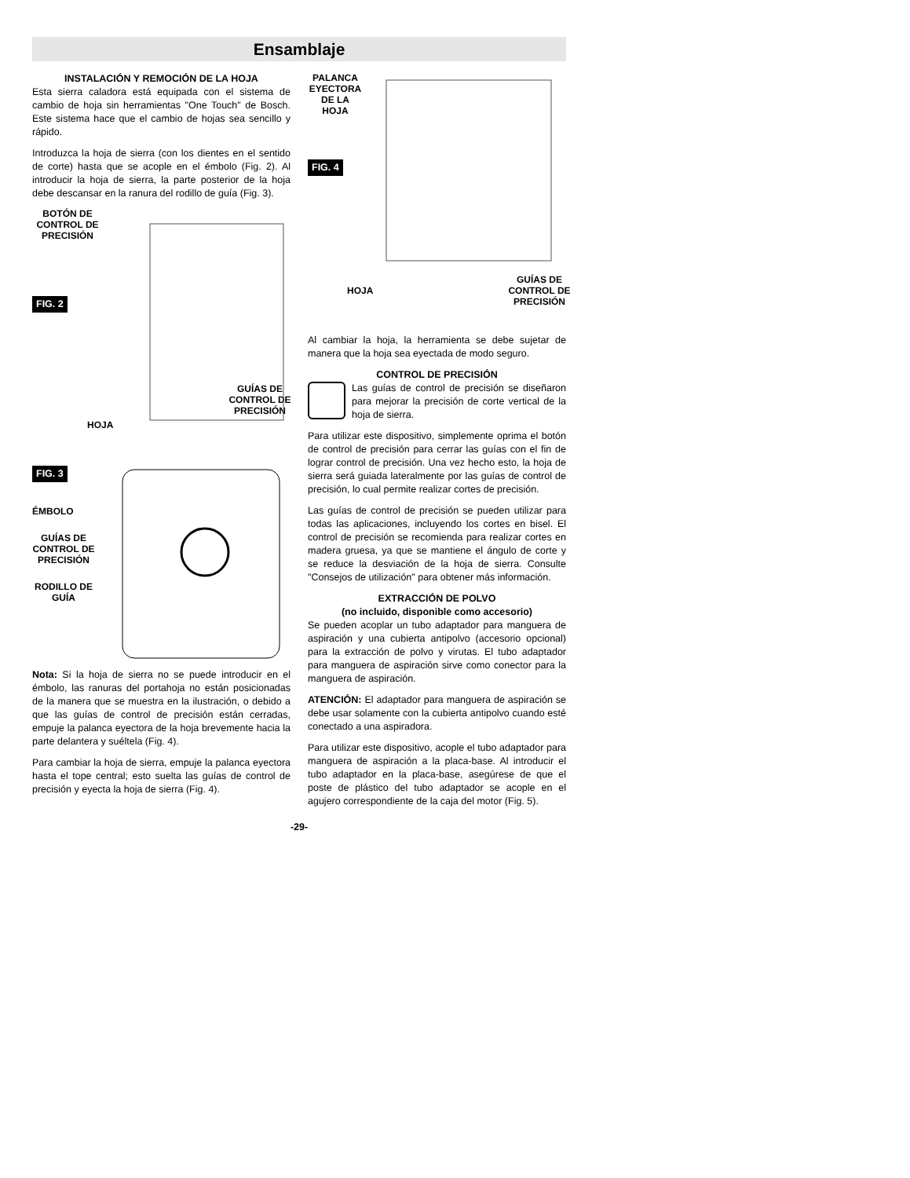Ensamblaje
INSTALACIÓN Y REMOCIÓN DE LA HOJA
Esta sierra caladora está equipada con el sistema de cambio de hoja sin herramientas "One Touch" de Bosch. Este sistema hace que el cambio de hojas sea sencillo y rápido.
Introduzca la hoja de sierra (con los dientes en el sentido de corte) hasta que se acople en el émbolo (Fig. 2). Al introducir la hoja de sierra, la parte posterior de la hoja debe descansar en la ranura del rodillo de guía (Fig. 3).
BOTÓN DE CONTROL DE PRECISIÓN
FIG. 2
GUÍAS DE CONTROL DE PRECISIÓN
HOJA
FIG. 3
ÉMBOLO
GUÍAS DE CONTROL DE PRECISIÓN
RODILLO DE GUÍA
Nota: Si la hoja de sierra no se puede introducir en el émbolo, las ranuras del portahoja no están posicionadas de la manera que se muestra en la ilustración, o debido a que las guías de control de precisión están cerradas, empuje la palanca eyectora de la hoja brevemente hacia la parte delantera y suéltela (Fig. 4).
Para cambiar la hoja de sierra, empuje la palanca eyectora hasta el tope central; esto suelta las guías de control de precisión y eyecta la hoja de sierra (Fig. 4).
PALANCA EYECTORA DE LA HOJA
FIG. 4
GUÍAS DE CONTROL DE PRECISIÓN
HOJA
Al cambiar la hoja, la herramienta se debe sujetar de manera que la hoja sea eyectada de modo seguro.
CONTROL DE PRECISIÓN
Las guías de control de precisión se diseñaron para mejorar la precisión de corte vertical de la hoja de sierra.
Para utilizar este dispositivo, simplemente oprima el botón de control de precisión para cerrar las guías con el fin de lograr control de precisión. Una vez hecho esto, la hoja de sierra será guiada lateralmente por las guías de control de precisión, lo cual permite realizar cortes de precisión.
Las guías de control de precisión se pueden utilizar para todas las aplicaciones, incluyendo los cortes en bisel. El control de precisión se recomienda para realizar cortes en madera gruesa, ya que se mantiene el ángulo de corte y se reduce la desviación de la hoja de sierra. Consulte "Consejos de utilización" para obtener más información.
EXTRACCIÓN DE POLVO
(no incluido, disponible como accesorio)
Se pueden acoplar un tubo adaptador para manguera de aspiración y una cubierta antipolvo (accesorio opcional) para la extracción de polvo y virutas. El tubo adaptador para manguera de aspiración sirve como conector para la manguera de aspiración.
ATENCIÓN: El adaptador para manguera de aspiración se debe usar solamente con la cubierta antipolvo cuando esté conectado a una aspiradora.
Para utilizar este dispositivo, acople el tubo adaptador para manguera de aspiración a la placa-base. Al introducir el tubo adaptador en la placa-base, asegúrese de que el poste de plástico del tubo adaptador se acople en el agujero correspondiente de la caja del motor (Fig. 5).
-29-